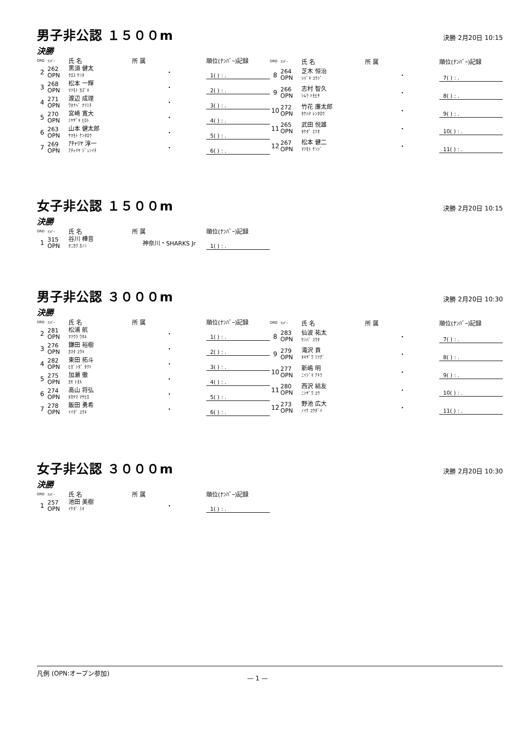男子非公認 １５００m
決勝 2月20日 10:15
決勝
| ORD | ﾅﾝﾊﾞｰ | 氏 名 | 所 属 | 順位(ﾅﾝﾊﾞｰ)記録 |
| --- | --- | --- | --- | --- |
| 2 | 262 OPN | 黒須 健太 ｸﾛｽ ｹﾝﾀ | ・ | 1( ) : . |
| 3 | 268 OPN | 松本 一輝 ﾏﾂﾓﾄ ｶｽﾞｷ | ・ | 2( ) : . |
| 4 | 271 OPN | 渡辺 成理 ﾜﾀﾅﾍﾞ ﾅﾘﾐﾁ | ・ | 3( ) : . |
| 5 | 270 OPN | 宮崎 寛大 ﾐﾔｻﾞｷ ﾋﾛﾄ | ・ | 4( ) : . |
| 6 | 263 OPN | 山本 健太郎 ﾔﾏﾓﾄ ｹﾝﾀﾛｳ | ・ | 5( ) : . |
| 7 | 269 OPN | ｱﾁｬﾘﾔ 淳一 ｱﾁｬﾘﾔ ｼﾞｭﾝｲﾁ | ・ | 6( ) : . |
| ORD | ﾅﾝﾊﾞｰ | 氏 名 | 所 属 | 順位(ﾅﾝﾊﾞｰ)記録 |
| --- | --- | --- | --- | --- |
| 8 | 264 OPN | 芝木 恒治 ｼﾊﾞｷ ｺｳｼﾞ | ・ | 7( ) : . |
| 9 | 266 OPN | 志村 智久 ｼﾑﾗ ﾄﾓﾋｻ | ・ | 8( ) : . |
| 10 | 272 OPN | 竹花 廉太郎 ﾀｹﾊﾅ ﾚﾝﾀﾛｳ | ・ | 9( ) : . |
| 11 | 265 OPN | 武田 悦雄 ﾀｹﾀﾞ ｴﾂｵ | ・ | 10( ) : . |
| 12 | 267 OPN | 松本 健二 ﾏﾂﾓﾄ ｹﾝｼﾞ | ・ | 11( ) : . |
女子非公認 １５００m
決勝 2月20日 10:15
決勝
| ORD | ﾅﾝﾊﾞｰ | 氏 名 | 所 属 | 順位(ﾅﾝﾊﾞｰ)記録 |
| --- | --- | --- | --- | --- |
| 1 | 315 OPN | 谷川 樺音 ﾀﾆｶﾜ ｶﾉﾝ | 神奈川・SHARKS Jr | 1( ) : . |
男子非公認 ３０００m
決勝 2月20日 10:30
決勝
| ORD | ﾅﾝﾊﾞｰ | 氏 名 | 所 属 | 順位(ﾅﾝﾊﾞｰ)記録 |
| --- | --- | --- | --- | --- |
| 2 | 281 OPN | 松浦 航 ﾏﾂｳﾗ ﾜﾀﾙ | ・ | 1( ) : . |
| 3 | 276 OPN | 鎌田 裕樹 ｶﾏﾀ ﾕｳｷ | ・ | 2( ) : . |
| 4 | 282 OPN | 東田 拓斗 ﾋｶﾞｼﾀﾞ ﾀｸﾄ | ・ | 3( ) : . |
| 5 | 275 OPN | 加瀬 徹 ｶｾ ﾄｵﾙ | ・ | 4( ) : . |
| 6 | 274 OPN | 高山 将弘 ﾀｶﾔﾏ ﾏｻﾋﾛ | ・ | 5( ) : . |
| 7 | 278 OPN | 飯田 勇希 ｲｲﾀﾞ ﾕｳｷ | ・ | 6( ) : . |
| ORD | ﾅﾝﾊﾞｰ | 氏 名 | 所 属 | 順位(ﾅﾝﾊﾞｰ)記録 |
| --- | --- | --- | --- | --- |
| 8 | 283 OPN | 仙波 祐太 ｾﾝﾊﾞ ﾕｳﾀ | ・ | 7( ) : . |
| 9 | 279 OPN | 滝沢 貢 ﾀｷｻﾞﾜ ﾐﾂｸﾞ | ・ | 8( ) : . |
| 10 | 277 OPN | 新嶋 明 ﾆｲｼﾞﾏ ｱｷﾗ | ・ | 9( ) : . |
| 11 | 280 OPN | 西沢 結友 ﾆｼｻﾞﾜ ﾕｳ | ・ | 10( ) : . |
| 12 | 273 OPN | 野池 広大 ﾉｲｹ ｺｳﾀﾞｲ | ・ | 11( ) : . |
女子非公認 ３０００m
決勝 2月20日 10:30
決勝
| ORD | ﾅﾝﾊﾞｰ | 氏 名 | 所 属 | 順位(ﾅﾝﾊﾞｰ)記録 |
| --- | --- | --- | --- | --- |
| 1 | 257 OPN | 池田 美樹 ｲｹﾀﾞ ﾐｷ | ・ | 1( ) : . |
凡例 (OPN:オープン参加)
— 1 —